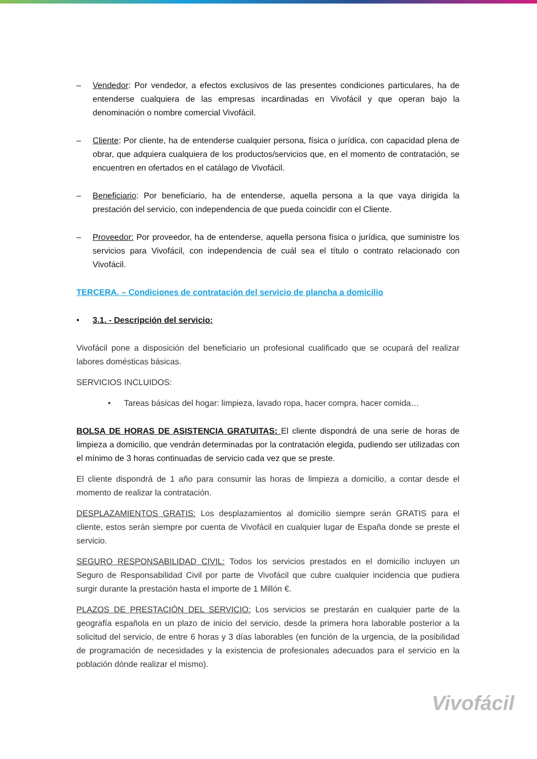– Vendedor: Por vendedor, a efectos exclusivos de las presentes condiciones particulares, ha de entenderse cualquiera de las empresas incardinadas en Vivofácil y que operan bajo la denominación o nombre comercial Vivofácil.
– Cliente: Por cliente, ha de entenderse cualquier persona, física o jurídica, con capacidad plena de obrar, que adquiera cualquiera de los productos/servicios que, en el momento de contratación, se encuentren en ofertados en el catálago de Vivofácil.
– Beneficiario: Por beneficiario, ha de entenderse, aquella persona a la que vaya dirigida la prestación del servicio, con independencia de que pueda coincidir con el Cliente.
– Proveedor: Por proveedor, ha de entenderse, aquella persona física o jurídica, que suministre los servicios para Vivofácil, con independencia de cuál sea el título o contrato relacionado con Vivofácil.
TERCERA. – Condiciones de contratación del servicio de plancha a domicilio
• 3.1. - Descripción del servicio:
Vivofácil pone a disposición del beneficiario un profesional cualificado que se ocupará del realizar labores domésticas básicas.
SERVICIOS INCLUIDOS:
• Tareas básicas del hogar: limpieza, lavado ropa, hacer compra, hacer comida…
BOLSA DE HORAS DE ASISTENCIA GRATUITAS: El cliente dispondrá de una serie de horas de limpieza a domicilio, que vendrán determinadas por la contratación elegida, pudiendo ser utilizadas con el mínimo de 3 horas continuadas de servicio cada vez que se preste.
El cliente dispondrá de 1 año para consumir las horas de limpieza a domicilio, a contar desde el momento de realizar la contratación.
DESPLAZAMIENTOS GRATIS: Los desplazamientos al domicilio siempre serán GRATIS para el cliente, estos serán siempre por cuenta de Vivofácil en cualquier lugar de España donde se preste el servicio.
SEGURO RESPONSABILIDAD CIVIL: Todos los servicios prestados en el domicilio incluyen un Seguro de Responsabilidad Civil por parte de Vivofácil que cubre cualquier incidencia que pudiera surgir durante la prestación hasta el importe de 1 Millón €.
PLAZOS DE PRESTACIÓN DEL SERVICIO: Los servicios se prestarán en cualquier parte de la geografía española en un plazo de inicio del servicio, desde la primera hora laborable posterior a la solicitud del servicio, de entre 6 horas y 3 días laborables (en función de la urgencia, de la posibilidad de programación de necesidades y la existencia de profesionales adecuados para el servicio en la población dónde realizar el mismo).
Vivofácil